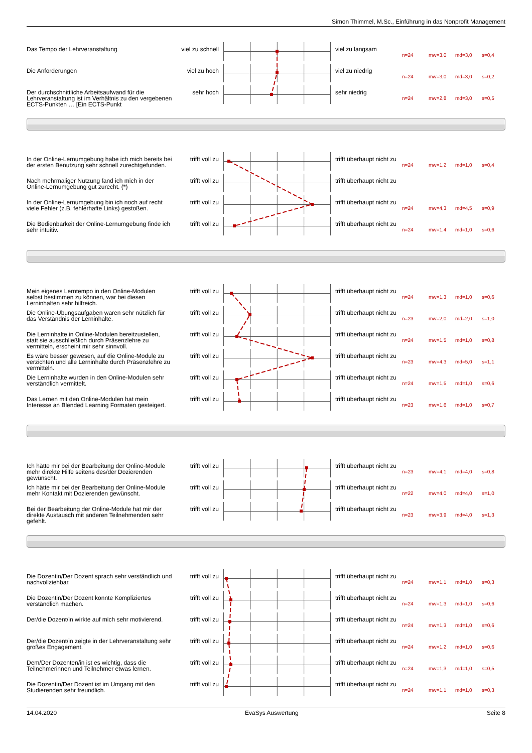Simon Thimmel, M.Sc., Einführung in das Nonprofit Management
Das Tempo der Lehrveranstaltung viel zu schnell
viel zu langsam
n=24 mw=3,0 md=3,0 s=0,4
Die Anforderungen viel zu hoch viel zu niedrig
n=24 mw=3,0 md=3,0 s=0,2
Der durchschnittliche Arbeitsaufwand für die Lehrveranstaltung ist im Verhältnis zu den vergebenen ECTS-Punkten … [Ein ECTS-Punkt
sehr hoch sehr niedrig
n=24 mw=2,8 md=3,0 s=0,5
In der Online-Lernumgebung habe ich mich bereits bei der ersten Benutzung sehr schnell zurechtgefunden.
trifft voll zu
trifft überhaupt nicht zu
n=24 mw=1,2 md=1,0 s=0,4
Nach mehrmaliger Nutzung fand ich mich in der Online-Lernumgebung gut zurecht. (*)
trifft voll zu
trifft überhaupt nicht zu
In der Online-Lernumgebung bin ich noch auf recht viele Fehler (z.B. fehlerhafte Links) gestoßen.
trifft voll zu
trifft überhaupt nicht zu
n=24 mw=4,3 md=4,5 s=0,9
Die Bedienbarkeit der Online-Lernumgebung finde ich sehr intuitiv.
trifft voll zu
trifft überhaupt nicht zu
n=24 mw=1,4 md=1,0 s=0,6
Mein eigenes Lerntempo in den Online-Modulen selbst bestimmen zu können, war bei diesen Lerninhalten sehr hilfreich.
trifft voll zu
trifft überhaupt nicht zu
n=24 mw=1,3 md=1,0 s=0,6
Die Online-Übungsaufgaben waren sehr nützlich für das Verständnis der Lerninhalte.
trifft voll zu
trifft überhaupt nicht zu
n=23 mw=2,0 md=2,0 s=1,0
Die Lerninhalte in Online-Modulen bereitzustellen, statt sie ausschließlich durch Präsenzlehre zu vermitteln, erscheint mir sehr sinnvoll.
trifft voll zu
trifft überhaupt nicht zu
n=24 mw=1,5 md=1,0 s=0,8
Es wäre besser gewesen, auf die Online-Module zu verzichten und alle Lerninhalte durch Präsenzlehre zu vermitteln.
trifft voll zu
trifft überhaupt nicht zu
n=23 mw=4,3 md=5,0 s=1,1
Die Lerninhalte wurden in den Online-Modulen sehr verständlich vermittelt.
trifft voll zu
trifft überhaupt nicht zu
n=24 mw=1,5 md=1,0 s=0,6
Das Lernen mit den Online-Modulen hat mein Interesse an Blended Learning Formaten gesteigert.
trifft voll zu
trifft überhaupt nicht zu
n=23 mw=1,6 md=1,0 s=0,7
Ich hätte mir bei der Bearbeitung der Online-Module mehr direkte Hilfe seitens des/der Dozierenden gewünscht.
trifft voll zu
trifft überhaupt nicht zu
n=23 mw=4,1 md=4,0 s=0,8
Ich hätte mir bei der Bearbeitung der Online-Module mehr Kontakt mit Dozierenden gewünscht.
trifft voll zu
trifft überhaupt nicht zu
n=22 mw=4,0 md=4,0 s=1,0
Bei der Bearbeitung der Online-Module hat mir der direkte Austausch mit anderen Teilnehmenden sehr gefehlt.
trifft voll zu
trifft überhaupt nicht zu
n=23 mw=3,9 md=4,0 s=1,3
Die Dozentin/Der Dozent sprach sehr verständlich und nachvollziehbar.
trifft voll zu
trifft überhaupt nicht zu
n=24 mw=1,1 md=1,0 s=0,3
Die Dozentin/Der Dozent konnte Kompliziertes verständlich machen.
trifft voll zu
trifft überhaupt nicht zu
n=24 mw=1,3 md=1,0 s=0,6
Der/die Dozent/in wirkte auf mich sehr motivierend.
trifft voll zu
trifft überhaupt nicht zu
n=24 mw=1,3 md=1,0 s=0,6
Der/die Dozent/in zeigte in der Lehrveranstaltung sehr großes Engagement.
trifft voll zu
trifft überhaupt nicht zu
n=24 mw=1,2 md=1,0 s=0,6
Dem/Der Dozenten/in ist es wichtig, dass die Teilnehmerinnen und Teilnehmer etwas lernen.
trifft voll zu
trifft überhaupt nicht zu
n=24 mw=1,3 md=1,0 s=0,5
Die Dozentin/Der Dozent ist im Umgang mit den Studierenden sehr freundlich.
trifft voll zu
trifft überhaupt nicht zu
n=24 mw=1,1 md=1,0 s=0,3
14.04.2020 EvaSys Auswertung Seite 8